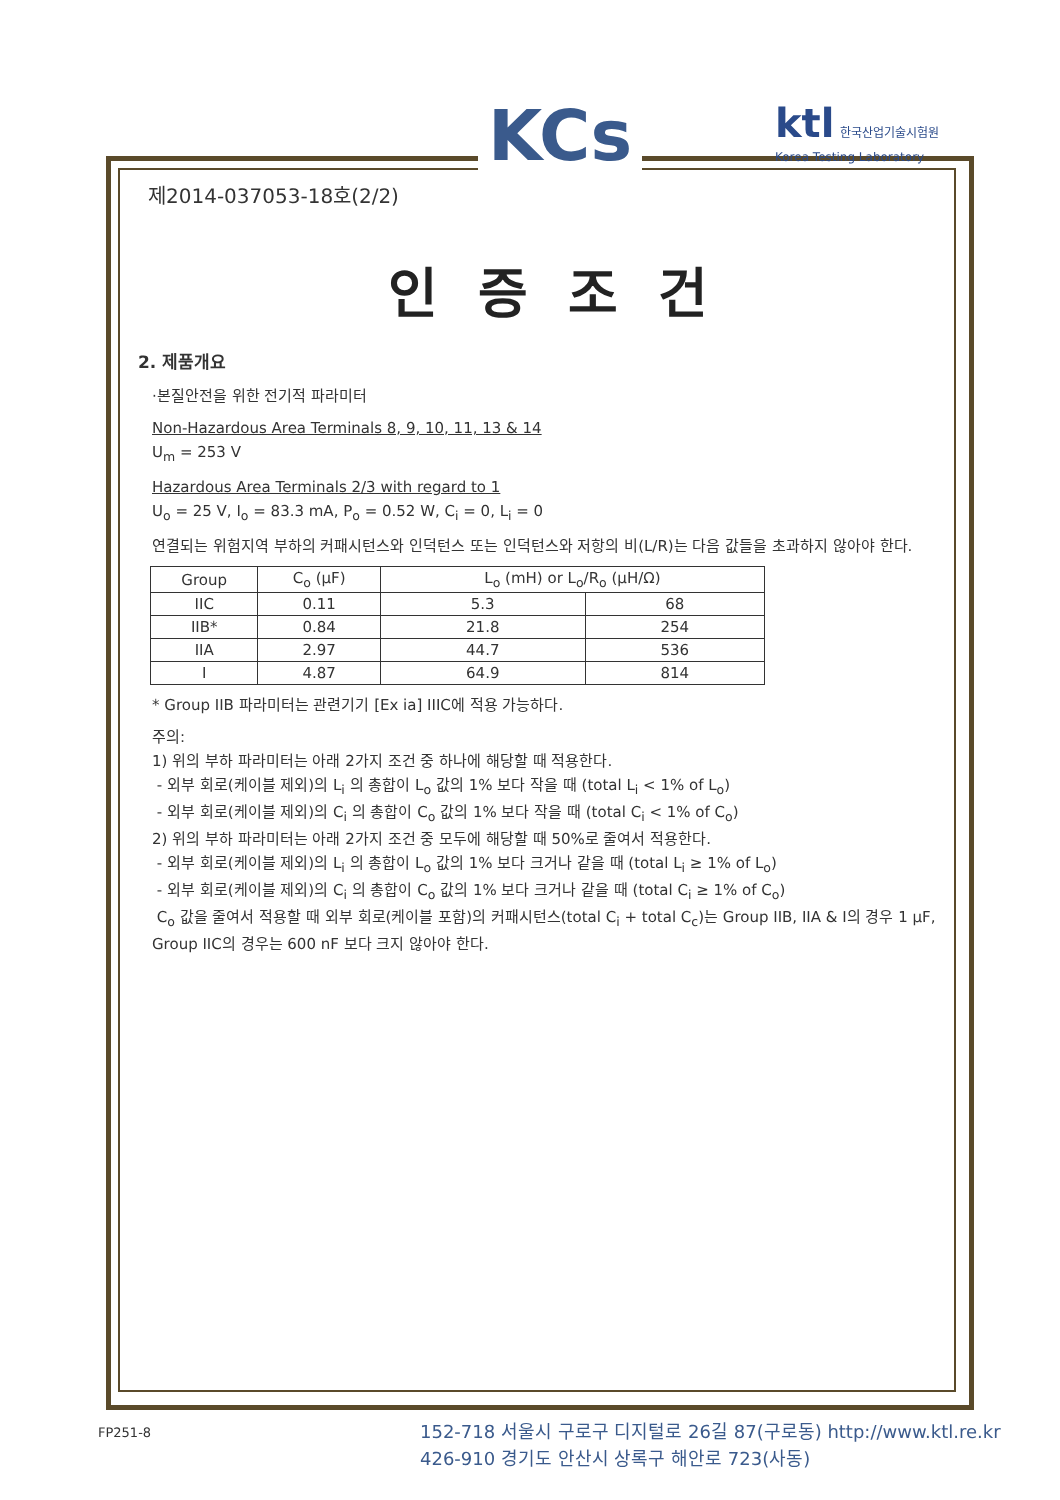KCs
ktl 한국산업기술시험원
Korea Testing Laboratory
제2014-037053-18호(2/2)
인증조건
2. 제품개요
·본질안전을 위한 전기적 파라미터
Non-Hazardous Area Terminals 8, 9, 10, 11, 13 & 14
U<sub>m</sub> = 253 V
Hazardous Area Terminals 2/3 with regard to 1
U<sub>o</sub> = 25 V, I<sub>o</sub> = 83.3 mA, P<sub>o</sub> = 0.52 W, C<sub>i</sub> = 0, L<sub>i</sub> = 0
연결되는 위험지역 부하의 커패시턴스와 인덕턴스 또는 인덕턴스와 저항의 비(L/R)는 다음 값들을 초과하지 않아야 한다.
| Group | C<sub>o</sub> (μF) | L<sub>o</sub> (mH) or L<sub>o</sub>/R<sub>o</sub> (μH/Ω) | |
| --- | --- | --- | --- |
| IIC | 0.11 | 5.3 | 68 |
| IIB* | 0.84 | 21.8 | 254 |
| IIA | 2.97 | 44.7 | 536 |
| I | 4.87 | 64.9 | 814 |
* Group IIB 파라미터는 관련기기 [Ex ia] IIIC에 적용 가능하다.
주의:
1) 위의 부하 파라미터는 아래 2가지 조건 중 하나에 해당할 때 적용한다.
- 외부 회로(케이블 제외)의 L<sub>i</sub> 의 총합이 L<sub>o</sub> 값의 1% 보다 작을 때 (total L<sub>i</sub> < 1% of L<sub>o</sub>)
- 외부 회로(케이블 제외)의 C<sub>i</sub> 의 총합이 C<sub>o</sub> 값의 1% 보다 작을 때 (total C<sub>i</sub> < 1% of C<sub>o</sub>)
2) 위의 부하 파라미터는 아래 2가지 조건 중 모두에 해당할 때 50%로 줄여서 적용한다.
- 외부 회로(케이블 제외)의 L<sub>i</sub> 의 총합이 L<sub>o</sub> 값의 1% 보다 크거나 같을 때 (total L<sub>i</sub> ≥ 1% of L<sub>o</sub>)
- 외부 회로(케이블 제외)의 C<sub>i</sub> 의 총합이 C<sub>o</sub> 값의 1% 보다 크거나 같을 때 (total C<sub>i</sub> ≥ 1% of C<sub>o</sub>)
C<sub>o</sub> 값을 줄여서 적용할 때 외부 회로(케이블 포함)의 커패시턴스(total C<sub>i</sub> + total C<sub>c</sub>)는 Group IIB, IIA & I의 경우 1 μF, Group IIC의 경우는 600 nF 보다 크지 않아야 한다.
FP251-8
152-718 서울시 구로구 디지털로 26길 87(구로동) http://www.ktl.re.kr
426-910 경기도 안산시 상록구 해안로 723(사동)